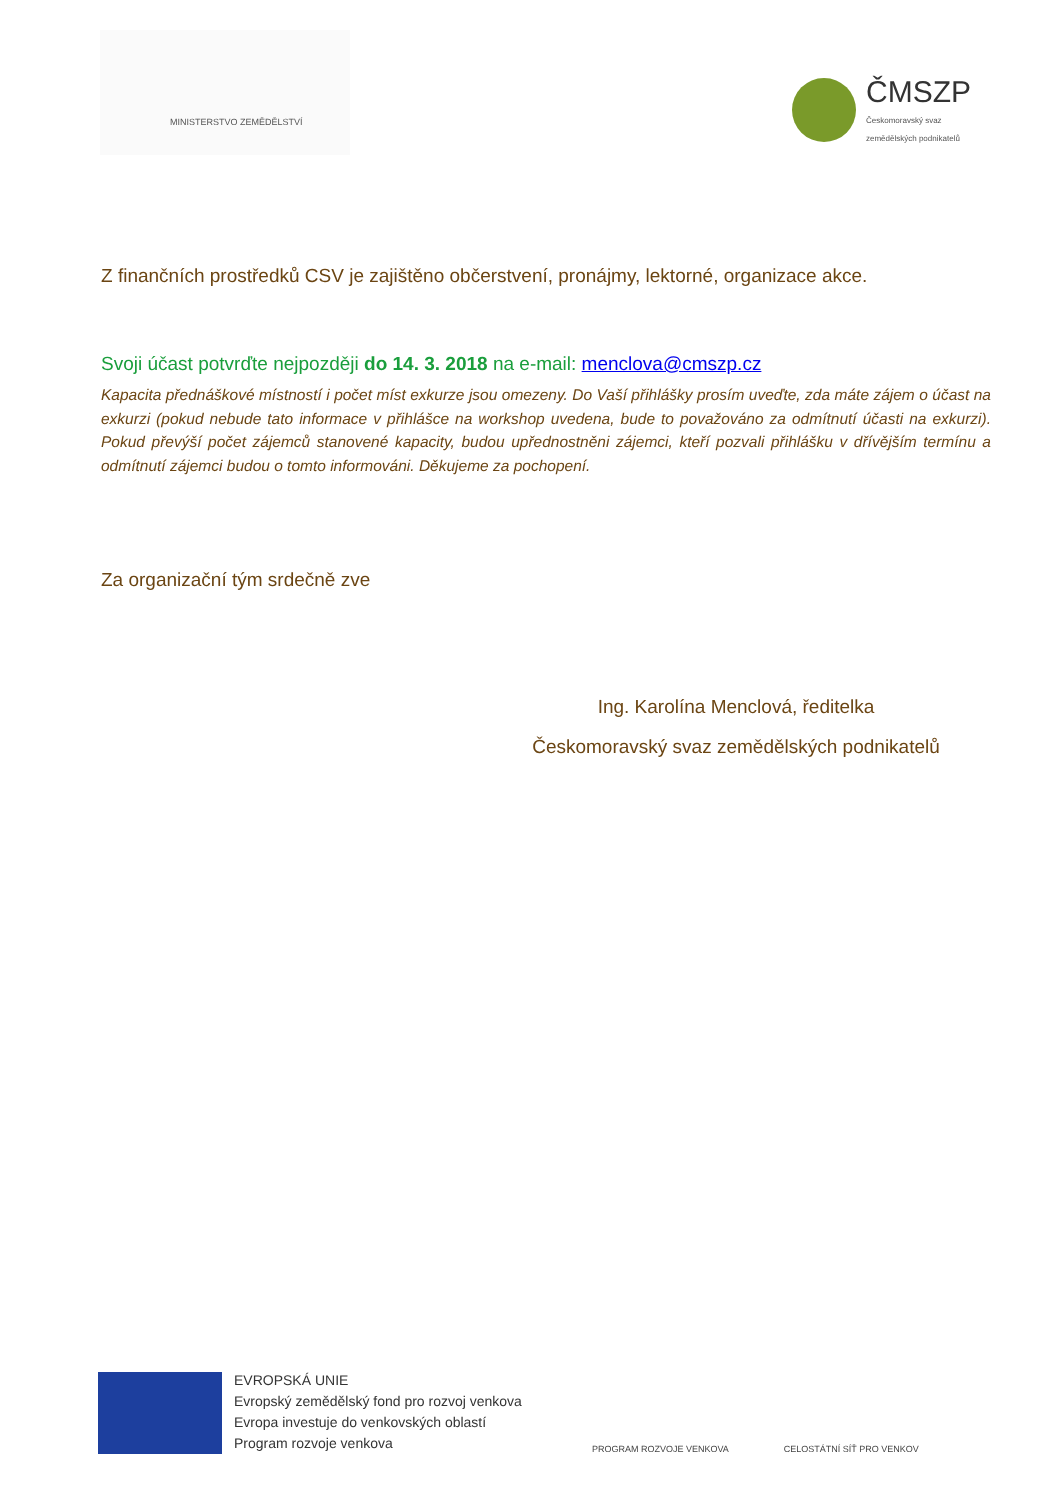MINISTERSTVO ZEMĚDĚLSTVÍ
ČMSZP
Českomoravský svaz
zemědělských podnikatelů
Z finančních prostředků CSV je zajištěno občerstvení, pronájmy, lektorné, organizace akce.
Svoji účast potvrďte nejpozději do 14. 3. 2018 na e-mail: menclova@cmszp.cz
Kapacita přednáškové místností i počet míst exkurze jsou omezeny. Do Vaší přihlášky prosím uveďte, zda máte zájem o účast na exkurzi (pokud nebude tato informace v přihlášce na workshop uvedena, bude to považováno za odmítnutí účasti na exkurzi). Pokud převýší počet zájemců stanovené kapacity, budou upřednostněni zájemci, kteří pozvali přihlášku v dřívějším termínu a odmítnutí zájemci budou o tomto informováni. Děkujeme za pochopení.
Za organizační tým srdečně zve
Ing. Karolína Menclová, ředitelka
Českomoravský svaz zemědělských podnikatelů
EVROPSKÁ UNIE
Evropský zemědělský fond pro rozvoj venkova
Evropa investuje do venkovských oblastí
Program rozvoje venkova
PROGRAM ROZVOJE VENKOVA
CELOSTÁTNÍ SÍŤ PRO VENKOV